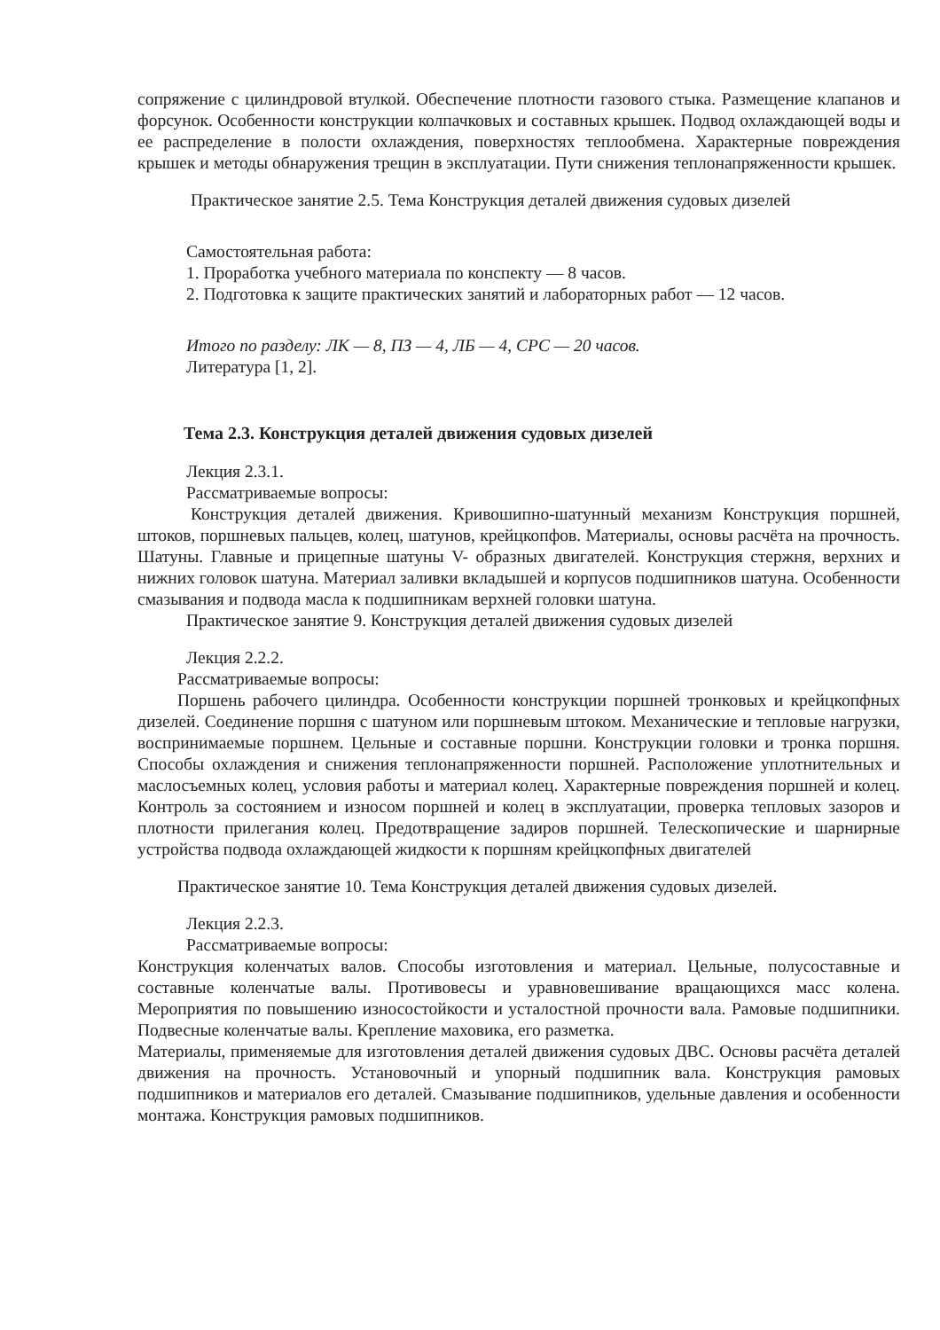сопряжение с цилиндровой втулкой. Обеспечение плотности газового стыка. Размещение клапанов и форсунок. Особенности конструкции колпачковых и составных крышек. Подвод охлаждающей воды и ее распределение в полости охлаждения, поверхностях теплообмена. Характерные повреждения крышек и методы обнаружения трещин в эксплуатации. Пути снижения теплонапряженности крышек.
Практическое занятие 2.5. Тема Конструкция деталей движения судовых дизелей
Самостоятельная работа:
1. Проработка учебного материала по конспекту — 8 часов.
2. Подготовка к защите практических занятий и лабораторных работ — 12 часов.
Итого по разделу: ЛК — 8, ПЗ — 4, ЛБ — 4, СРС — 20 часов.
Литература [1, 2].
Тема 2.3. Конструкция деталей движения судовых дизелей
Лекция 2.3.1.
Рассматриваемые вопросы:
Конструкция деталей движения. Кривошипно-шатунный механизм Конструкция поршней, штоков, поршневых пальцев, колец, шатунов, крейцкопфов. Материалы, основы расчёта на прочность. Шатуны. Главные и прицепные шатуны V- образных двигателей. Конструкция стержня, верхних и нижних головок шатуна. Материал заливки вкладышей и корпусов подшипников шатуна. Особенности смазывания и подвода масла к подшипникам верхней головки шатуна.
Практическое занятие 9. Конструкция деталей движения судовых дизелей
Лекция 2.2.2.
Рассматриваемые вопросы:
Поршень рабочего цилиндра. Особенности конструкции поршней тронковых и крейцкопфных дизелей. Соединение поршня с шатуном или поршневым штоком. Механические и тепловые нагрузки, воспринимаемые поршнем. Цельные и составные поршни. Конструкции головки и тронка поршня. Способы охлаждения и снижения теплонапряженности поршней. Расположение уплотнительных и маслосъемных колец, условия работы и материал колец. Характерные повреждения поршней и колец. Контроль за состоянием и износом поршней и колец в эксплуатации, проверка тепловых зазоров и плотности прилегания колец. Предотвращение задиров поршней. Телескопические и шарнирные устройства подвода охлаждающей жидкости к поршням крейцкопфных двигателей
Практическое занятие 10. Тема Конструкция деталей движения судовых дизелей.
Лекция 2.2.3.
Рассматриваемые вопросы:
Конструкция коленчатых валов. Способы изготовления и материал. Цельные, полусоставные и составные коленчатые валы. Противовесы и уравновешивание вращающихся масс колена. Мероприятия по повышению износостойкости и усталостной прочности вала. Рамовые подшипники. Подвесные коленчатые валы. Крепление маховика, его разметка.
Материалы, применяемые для изготовления деталей движения судовых ДВС. Основы расчёта деталей движения на прочность. Установочный и упорный подшипник вала. Конструкция рамовых подшипников и материалов его деталей. Смазывание подшипников, удельные давления и особенности монтажа. Конструкция рамовых подшипников.